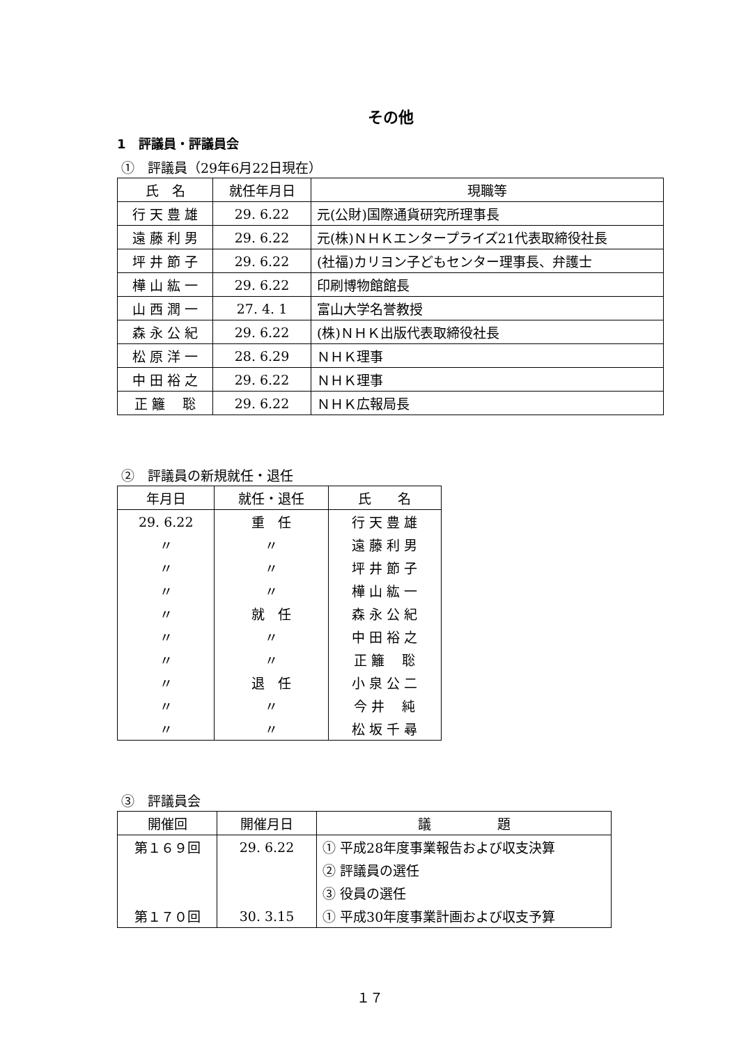その他
1　評議員・評議員会
①　評議員（29年6月22日現在）
| 氏 名 | 就任年月日 | 現職等 |
| --- | --- | --- |
| 行 天 豊 雄 | 29. 6.22 | 元(公財)国際通貨研究所理事長 |
| 遠 藤 利 男 | 29. 6.22 | 元(株)ＮＨＫエンタープライズ21代表取締役社長 |
| 坪 井 節 子 | 29. 6.22 | (社福)カリヨン子どもセンター理事長、弁護士 |
| 樺 山 紘 一 | 29. 6.22 | 印刷博物館館長 |
| 山 西 潤 一 | 27. 4. 1 | 富山大学名誉教授 |
| 森 永 公 紀 | 29. 6.22 | (株)ＮＨＫ出版代表取締役社長 |
| 松 原 洋 一 | 28. 6.29 | ＮＨＫ理事 |
| 中 田 裕 之 | 29. 6.22 | ＮＨＫ理事 |
| 正 籬 聡 | 29. 6.22 | ＮＨＫ広報局長 |
②　評議員の新規就任・退任
| 年月日 | 就任・退任 | 氏 名 |
| --- | --- | --- |
| 29. 6.22 | 重 任 | 行 天 豊 雄 |
| 〃 | 〃 | 遠 藤 利 男 |
| 〃 | 〃 | 坪 井 節 子 |
| 〃 | 〃 | 樺 山 紘 一 |
| 〃 | 就 任 | 森 永 公 紀 |
| 〃 | 〃 | 中 田 裕 之 |
| 〃 | 〃 | 正 籬 聡 |
| 〃 | 退 任 | 小 泉 公 二 |
| 〃 | 〃 | 今 井 純 |
| 〃 | 〃 | 松 坂 千 尋 |
③　評議員会
| 開催回 | 開催月日 | 議 題 |
| --- | --- | --- |
| 第１６９回 | 29. 6.22 | ① 平成28年度事業報告および収支決算 |
| | | ② 評議員の選任 |
| | | ③ 役員の選任 |
| 第１７０回 | 30. 3.15 | ① 平成30年度事業計画および収支予算 |
１７